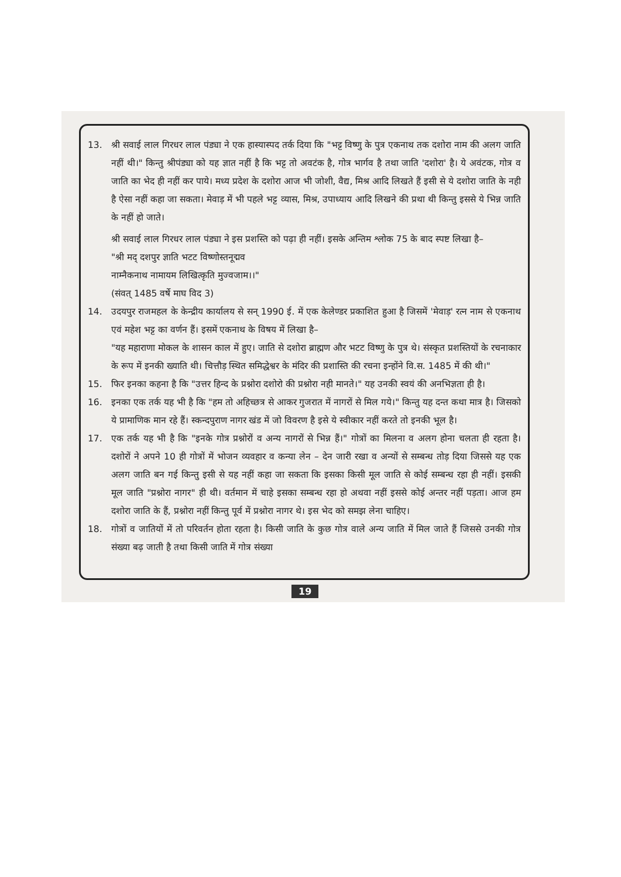13. श्री सवाई लाल गिरधर लाल पंड्या ने एक हास्यास्पद तर्क दिया कि "भट्ट विष्णु के पुत्र एकनाथ तक दशोरा नाम की अलग जाति नहीं थी।" किन्तु श्रीपंड्या को यह ज्ञात नहीं है कि भट्ट तो अवटंक है, गोत्र भार्गव है तथा जाति 'दशोरा' है। ये अवंटक, गोत्र व जाति का भेद ही नहीं कर पाये। मध्य प्रदेश के दशोरा आज भी जोशी, वैद्य, मिश्र आदि लिखते हैं इसी से ये दशोरा जाति के नही है ऐसा नहीं कहा जा सकता। मेवाड़ में भी पहले भट्ट व्यास, मिश्र, उपाध्याय आदि लिखने की प्रथा थी किन्तु इससे ये भिन्न जाति के नहीं हो जाते।
श्री सवाई लाल गिरधर लाल पंड्या ने इस प्रशस्ति को पढ़ा ही नहीं। इसके अन्तिम श्लोक 75 के बाद स्पष्ट लिखा है–
"श्री मद् दशपुर ज्ञाति भटट विष्णोस्तनूद्मव
नाम्नैकनाथ नामायम लिखित्कृति मुज्वजाम।।"
(संवत् 1485 वर्षे माघ विद 3)
14. उदयपुर राजमहल के केन्द्रीय कार्यालय से सन् 1990 ई. में एक केलेण्डर प्रकाशित हुआ है जिसमें 'मेवाड़' रत्न नाम से एकनाथ एवं महेश भट्ट का वर्णन हैं। इसमें एकनाथ के विषय में लिखा है–
"यह महाराणा मोकल के शासन काल में हुए। जाति से दशोरा ब्राह्मण और भटट विष्णु के पुत्र थे। संस्कृत प्रशस्तियों के रचनाकार के रूप में इनकी ख्याति थी। चित्तौड़ स्थित समिद्धेश्वर के मंदिर की प्रशास्ति की रचना इन्होंने वि.स. 1485 में की थी।"
15. फिर इनका कहना है कि "उत्तर हिन्द के प्रश्नोरा दशोरो की प्रश्नोरा नही मानते।" यह उनकी स्वयं की अनभिज्ञता ही है।
16. इनका एक तर्क यह भी है कि "हम तो अहिच्छत्र से आकर गुजरात में नागरों से मिल गये।" किन्तु यह दन्त कथा मात्र है। जिसको ये प्रामाणिक मान रहे हैं। स्कन्दपुराण नागर खंड में जो विवरण है इसे ये स्वीकार नहीं करते तो इनकी भूल है।
17. एक तर्क यह भी है कि "इनके गोत्र प्रश्नोरों व अन्य नागरों से भिन्न हैं।" गोत्रों का मिलना व अलग होना चलता ही रहता है। दशोरों ने अपने 10 ही गोत्रों में भोजन व्यवहार व कन्या लेन – देन जारी रखा व अन्यों से सम्बन्ध तोड़ दिया जिससे यह एक अलग जाति बन गई किन्तु इसी से यह नहीं कहा जा सकता कि इसका किसी मूल जाति से कोई सम्बन्ध रहा ही नहीं। इसकी मूल जाति "प्रश्नोरा नागर" ही थी। वर्तमान में चाहे इसका सम्बन्ध रहा हो अथवा नहीं इससे कोई अन्तर नहीं पड़ता। आज हम दशोरा जाति के हैं, प्रश्नोरा नहीं किन्तु पूर्व में प्रश्नोरा नागर थे। इस भेद को समझ लेना चाहिए।
18. गोत्रों व जातियों में तो परिवर्तन होता रहता है। किसी जाति के कुछ गोत्र वाले अन्य जाति में मिल जाते हैं जिससे उनकी गोत्र संख्या बढ़ जाती है तथा किसी जाति में गोत्र संख्या
19